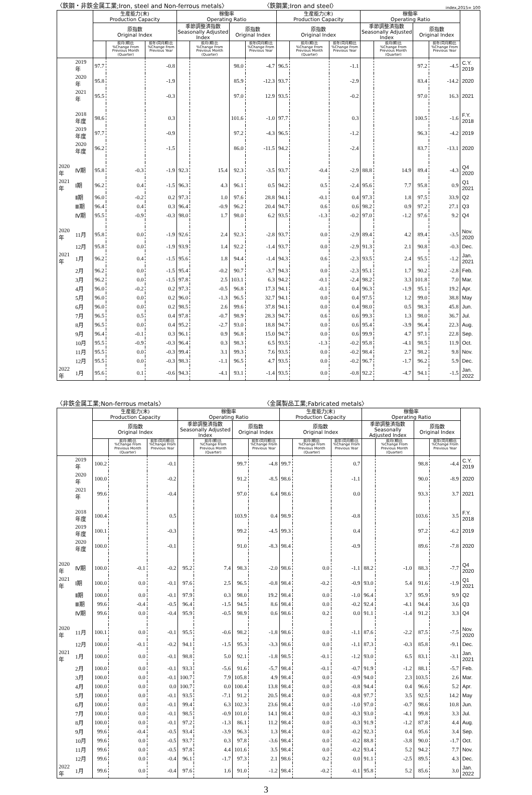〈鉄鋼・非鉄金属工業;Iron, steel and Non-ferrous metals〉 〈鉄鋼業;Iron and steel〉 index,2015= 100
| | | 生産能力(末) Production Capacity | | | 稼働率 Operating Ratio | | | | 生産能力(末) Production Capacity | | | 稼働率 Operating Ratio | | | | |
| --- | --- | --- | --- | --- | --- | --- | --- | --- | --- | --- | --- | --- | --- | --- | --- | --- |
| | | 原指数 Original Index | | | 季節調整済指数 Seasonally Adjusted Index | | 原指数 Original Index | | 原指数 Original Index | | | 季節調整済指数 Seasonally Adjusted Index | | 原指数 Original Index | | |
| | | | 前月(期)比 %Change From Previous Month (Quarter) | 前年(同月期)比 %Change From Previous Year | | 前月(期)比 %Change From Previous Month (Quarter) | | 前年(同月期)比 %Change From Previous Year | | 前月(期)比 %Change From Previous Month (Quarter) | 前年(同月期)比 %Change From Previous Year | | 前月(期)比 %Change From Previous Month (Quarter) | | 前年(同月期)比 %Change From Previous Year | |
| | 2019 年 | 97.7 | | -0.8 | | | 98.0 | -4.7 | 96.5 | | -1.1 | | | 97.2 | -4.5 | C.Y. 2019 |
| | 2020 年 | 95.8 | | -1.9 | | | 85.9 | -12.3 | 93.7 | | -2.9 | | | 83.4 | -14.2 | 2020 |
| | 2021 年 | 95.5 | | -0.3 | | | 97.0 | 12.9 | 93.5 | | -0.2 | | | 97.0 | 16.3 | 2021 |
| | 2018 年度 | 98.6 | | 0.3 | | | 101.6 | -1.0 | 97.7 | | 0.3 | | | 100.5 | -1.6 | F.Y. 2018 |
| | 2019 年度 | 97.7 | | -0.9 | | | 97.2 | -4.3 | 96.5 | | -1.2 | | | 96.3 | -4.2 | 2019 |
| | 2020 年度 | 96.2 | | -1.5 | | | 86.0 | -11.5 | 94.2 | | -2.4 | | | 83.7 | -13.1 | 2020 |
| 2020 年 | Ⅳ期 | 95.8 | -0.3 | -1.9 | 92.3 | 15.4 | 92.3 | -3.5 | 93.7 | -0.4 | -2.9 | 88.8 | 14.9 | 89.4 | -4.3 | Q4 2020 |
| 2021 年 | Ⅰ期 | 96.2 | 0.4 | -1.5 | 96.3 | 4.3 | 96.1 | 0.5 | 94.2 | 0.5 | -2.4 | 95.6 | 7.7 | 95.8 | 0.9 | Q1 2021 |
| | Ⅱ期 | 96.0 | -0.2 | 0.2 | 97.3 | 1.0 | 97.6 | 28.8 | 94.1 | -0.1 | 0.4 | 97.3 | 1.8 | 97.5 | 33.9 | Q2 |
| | Ⅲ期 | 96.4 | 0.4 | 0.3 | 96.4 | -0.9 | 96.2 | 20.4 | 94.7 | 0.6 | 0.6 | 98.2 | 0.9 | 97.2 | 27.1 | Q3 |
| | Ⅳ期 | 95.5 | -0.9 | -0.3 | 98.0 | 1.7 | 98.0 | 6.2 | 93.5 | -1.3 | -0.2 | 97.0 | -1.2 | 97.6 | 9.2 | Q4 |
| 2020 年 | 11月 | 95.8 | 0.0 | -1.9 | 92.6 | 2.4 | 92.3 | -2.8 | 93.7 | 0.0 | -2.9 | 89.4 | 4.2 | 89.4 | -3.5 | Nov. 2020 |
| | 12月 | 95.8 | 0.0 | -1.9 | 93.9 | 1.4 | 92.2 | -1.4 | 93.7 | 0.0 | -2.9 | 91.3 | 2.1 | 90.8 | -0.3 | Dec. |
| 2021 年 | 1月 | 96.2 | 0.4 | -1.5 | 95.6 | 1.8 | 94.4 | -1.4 | 94.3 | 0.6 | -2.3 | 93.5 | 2.4 | 95.5 | -1.2 | Jan. 2021 |
| | 2月 | 96.2 | 0.0 | -1.5 | 95.4 | -0.2 | 90.7 | -3.7 | 94.3 | 0.0 | -2.3 | 95.1 | 1.7 | 90.2 | -2.8 | Feb. |
| | 3月 | 96.2 | 0.0 | -1.5 | 97.8 | 2.5 | 103.1 | 6.3 | 94.2 | -0.1 | -2.4 | 98.2 | 3.3 | 101.8 | 7.0 | Mar. |
| | 4月 | 96.0 | -0.2 | 0.2 | 97.3 | -0.5 | 96.8 | 17.3 | 94.1 | -0.1 | 0.4 | 96.3 | -1.9 | 95.1 | 19.2 | Apr. |
| | 5月 | 96.0 | 0.0 | 0.2 | 96.0 | -1.3 | 96.5 | 32.7 | 94.1 | 0.0 | 0.4 | 97.5 | 1.2 | 99.0 | 38.8 | May |
| | 6月 | 96.0 | 0.0 | 0.2 | 98.5 | 2.6 | 99.6 | 37.8 | 94.1 | 0.0 | 0.4 | 98.0 | 0.5 | 98.3 | 45.8 | Jun. |
| | 7月 | 96.5 | 0.5 | 0.4 | 97.8 | -0.7 | 98.9 | 28.3 | 94.7 | 0.6 | 0.6 | 99.3 | 1.3 | 98.0 | 36.7 | Jul. |
| | 8月 | 96.5 | 0.0 | 0.4 | 95.2 | -2.7 | 93.0 | 18.8 | 94.7 | 0.0 | 0.6 | 95.4 | -3.9 | 96.4 | 22.3 | Aug. |
| | 9月 | 96.4 | -0.1 | 0.3 | 96.1 | 0.9 | 96.8 | 15.0 | 94.7 | 0.0 | 0.6 | 99.9 | 4.7 | 97.1 | 22.8 | Sep. |
| | 10月 | 95.5 | -0.9 | -0.3 | 96.4 | 0.3 | 98.3 | 6.5 | 93.5 | -1.3 | -0.2 | 95.8 | -4.1 | 98.5 | 11.9 | Oct. |
| | 11月 | 95.5 | 0.0 | -0.3 | 99.4 | 3.1 | 99.3 | 7.6 | 93.5 | 0.0 | -0.2 | 98.4 | 2.7 | 98.2 | 9.8 | Nov. |
| | 12月 | 95.5 | 0.0 | -0.3 | 98.3 | -1.1 | 96.5 | 4.7 | 93.5 | 0.0 | -0.2 | 96.7 | -1.7 | 96.2 | 5.9 | Dec. |
| 2022 年 | 1月 | 95.6 | 0.1 | -0.6 | 94.3 | -4.1 | 93.1 | -1.4 | 93.5 | 0.0 | -0.8 | 92.2 | -4.7 | 94.1 | -1.5 | Jan. 2022 |
〈非鉄金属工業;Non-ferrous metals〉 〈金属製品工業;Fabricated metals〉
| | | 生産能力(末) Production Capacity | | | 稼働率 Operating Ratio | | | | 生産能力(末) Production Capacity | | | 稼働率 Operating Ratio | | | | |
| --- | --- | --- | --- | --- | --- | --- | --- | --- | --- | --- | --- | --- | --- | --- | --- | --- |
| | | 原指数 Original Index | | | 季節調整済指数 Seasonally Adjusted Index | | 原指数 Original Index | | 原指数 Original Index | | | 季節調整済指数 Seasonally Adjusted Index | | 原指数 Original Index | | |
| | | | 前月(期)比 %Change From Previous Month (Quarter) | 前年(同月期)比 %Change From Previous Year | | 前月(期)比 %Change From Previous Month (Quarter) | | 前年(同月期)比 %Change From Previous Year | | 前月(期)比 %Change From Previous Month (Quarter) | 前年(同月期)比 %Change From Previous Year | | 前月(期)比 %Change From Previous Month (Quarter) | | 前年(同月期)比 %Change From Previous Year | |
| | 2019 年 | 100.2 | | -0.1 | | | 99.7 | -4.8 | 99.7 | | 0.7 | | | 98.8 | -4.4 | C.Y. 2019 |
| | 2020 年 | 100.0 | | -0.2 | | | 91.2 | -8.5 | 98.6 | | -1.1 | | | 90.0 | -8.9 | 2020 |
| | 2021 年 | 99.6 | | -0.4 | | | 97.0 | 6.4 | 98.6 | | 0.0 | | | 93.3 | 3.7 | 2021 |
| | 2018 年度 | 100.4 | | 0.5 | | | 103.9 | 0.4 | 98.9 | | -0.8 | | | 103.6 | 3.5 | F.Y. 2018 |
| | 2019 年度 | 100.1 | | -0.3 | | | 99.2 | -4.5 | 99.3 | | 0.4 | | | 97.2 | -6.2 | 2019 |
| | 2020 年度 | 100.0 | | -0.1 | | | 91.0 | -8.3 | 98.4 | | -0.9 | | | 89.6 | -7.8 | 2020 |
| 2020 年 | Ⅳ期 | 100.0 | -0.1 | -0.2 | 95.2 | 7.4 | 98.3 | -2.0 | 98.6 | 0.0 | -1.1 | 88.2 | -1.0 | 88.3 | -7.7 | Q4 2020 |
| 2021 年 | Ⅰ期 | 100.0 | 0.0 | -0.1 | 97.6 | 2.5 | 96.5 | -0.8 | 98.4 | -0.2 | -0.9 | 93.0 | 5.4 | 91.6 | -1.9 | Q1 2021 |
| | Ⅱ期 | 100.0 | 0.0 | -0.1 | 97.9 | 0.3 | 98.0 | 19.2 | 98.4 | 0.0 | -1.0 | 96.4 | 3.7 | 95.9 | 9.9 | Q2 |
| | Ⅲ期 | 99.6 | -0.4 | -0.5 | 96.4 | -1.5 | 94.5 | 8.6 | 98.4 | 0.0 | -0.2 | 92.4 | -4.1 | 94.4 | 3.6 | Q3 |
| | Ⅳ期 | 99.6 | 0.0 | -0.4 | 95.9 | -0.5 | 98.9 | 0.6 | 98.6 | 0.2 | 0.0 | 91.1 | -1.4 | 91.2 | 3.3 | Q4 |
| 2020 年 | 11月 | 100.1 | 0.0 | -0.1 | 95.5 | -0.6 | 98.2 | -1.8 | 98.6 | 0.0 | -1.1 | 87.6 | -2.2 | 87.5 | -7.5 | Nov. 2020 |
| | 12月 | 100.0 | -0.1 | -0.2 | 94.1 | -1.5 | 95.3 | -3.3 | 98.6 | 0.0 | -1.1 | 87.3 | -0.3 | 85.8 | -9.1 | Dec. |
| 2021 年 | 1月 | 100.0 | 0.0 | -0.1 | 98.8 | 5.0 | 92.1 | -1.8 | 98.5 | -0.1 | -1.2 | 93.0 | 6.5 | 83.1 | -3.1 | Jan. 2021 |
| | 2月 | 100.0 | 0.0 | -0.1 | 93.3 | -5.6 | 91.6 | -5.7 | 98.4 | -0.1 | -0.7 | 91.9 | -1.2 | 88.1 | -5.7 | Feb. |
| | 3月 | 100.0 | 0.0 | -0.1 | 100.7 | 7.9 | 105.8 | 4.9 | 98.4 | 0.0 | -0.9 | 94.0 | 2.3 | 103.5 | 2.6 | Mar. |
| | 4月 | 100.0 | 0.0 | 0.0 | 100.7 | 0.0 | 100.4 | 13.8 | 98.4 | 0.0 | -0.8 | 94.4 | 0.4 | 96.6 | 5.2 | Apr. |
| | 5月 | 100.0 | 0.0 | -0.1 | 93.5 | -7.1 | 91.2 | 20.5 | 98.4 | 0.0 | -0.8 | 97.7 | 3.5 | 92.5 | 14.2 | May |
| | 6月 | 100.0 | 0.0 | -0.1 | 99.4 | 6.3 | 102.3 | 23.6 | 98.4 | 0.0 | -1.0 | 97.0 | -0.7 | 98.6 | 10.8 | Jun. |
| | 7月 | 100.0 | 0.0 | -0.1 | 98.5 | -0.9 | 101.0 | 14.1 | 98.4 | 0.0 | -0.3 | 93.0 | -4.1 | 99.8 | 3.3 | Jul. |
| | 8月 | 100.0 | 0.0 | -0.1 | 97.2 | -1.3 | 86.1 | 11.2 | 98.4 | 0.0 | -0.3 | 91.9 | -1.2 | 87.8 | 4.4 | Aug. |
| | 9月 | 99.6 | -0.4 | -0.5 | 93.4 | -3.9 | 96.3 | 1.3 | 98.4 | 0.0 | -0.2 | 92.3 | 0.4 | 95.6 | 3.4 | Sep. |
| | 10月 | 99.6 | 0.0 | -0.5 | 93.7 | 0.3 | 97.8 | -3.6 | 98.4 | 0.0 | -0.2 | 88.8 | -3.8 | 90.0 | -1.7 | Oct. |
| | 11月 | 99.6 | 0.0 | -0.5 | 97.8 | 4.4 | 101.6 | 3.5 | 98.4 | 0.0 | -0.2 | 93.4 | 5.2 | 94.2 | 7.7 | Nov. |
| | 12月 | 99.6 | 0.0 | -0.4 | 96.1 | -1.7 | 97.3 | 2.1 | 98.6 | 0.2 | 0.0 | 91.1 | -2.5 | 89.5 | 4.3 | Dec. |
| 2022 年 | 1月 | 99.6 | 0.0 | -0.4 | 97.6 | 1.6 | 91.0 | -1.2 | 98.4 | -0.2 | -0.1 | 95.8 | 5.2 | 85.6 | 3.0 | Jan. 2022 |
3